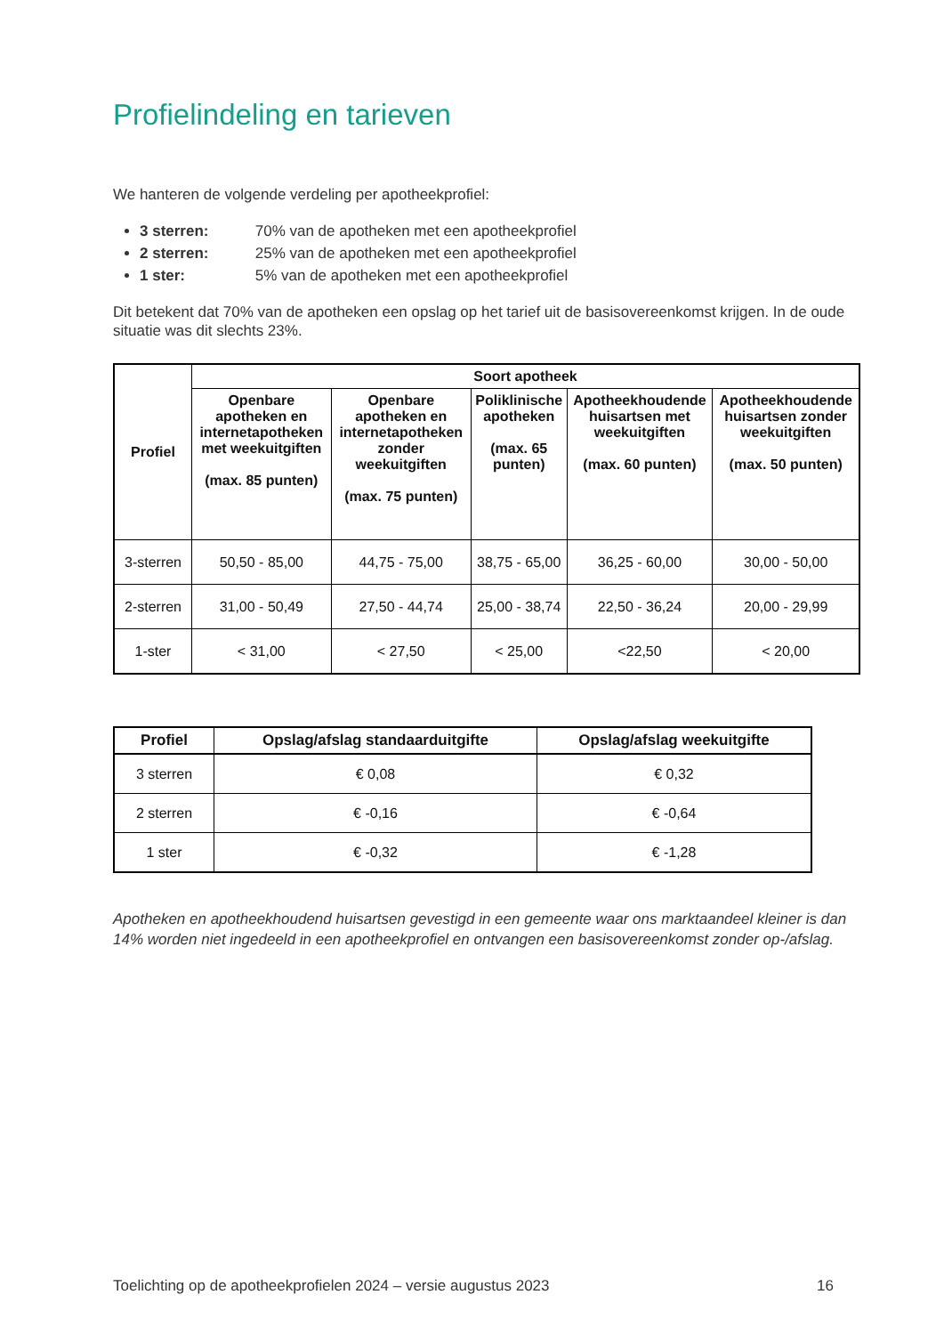Profielindeling en tarieven
We hanteren de volgende verdeling per apotheekprofiel:
3 sterren: 70% van de apotheken met een apotheekprofiel
2 sterren: 25% van de apotheken met een apotheekprofiel
1 ster: 5% van de apotheken met een apotheekprofiel
Dit betekent dat 70% van de apotheken een opslag op het tarief uit de basisovereenkomst krijgen. In de oude situatie was dit slechts 23%.
| Profiel | Soort apotheek | | | | |
| --- | --- | --- | --- | --- | --- |
| | Openbare apotheken en internetapotheken met weekuitgiften (max. 85 punten) | Openbare apotheken en internetapotheken zonder weekuitgiften (max. 75 punten) | Poliklinische apotheken (max. 65 punten) | Apotheekhoudende huisartsen met weekuitgiften (max. 60 punten) | Apotheekhoudende huisartsen zonder weekuitgiften (max. 50 punten) |
| 3-sterren | 50,50 - 85,00 | 44,75 - 75,00 | 38,75 - 65,00 | 36,25 - 60,00 | 30,00 - 50,00 |
| 2-sterren | 31,00 - 50,49 | 27,50 - 44,74 | 25,00 - 38,74 | 22,50 - 36,24 | 20,00 - 29,99 |
| 1-ster | < 31,00 | < 27,50 | < 25,00 | <22,50 | < 20,00 |
| Profiel | Opslag/afslag standaarduitgifte | Opslag/afslag weekuitgifte |
| --- | --- | --- |
| 3 sterren | € 0,08 | € 0,32 |
| 2 sterren | € -0,16 | € -0,64 |
| 1 ster | € -0,32 | € -1,28 |
Apotheken en apotheekhoudend huisartsen gevestigd in een gemeente waar ons marktaandeel kleiner is dan 14% worden niet ingedeeld in een apotheekprofiel en ontvangen een basisovereenkomst zonder op-/afslag.
Toelichting op de apotheekprofielen 2024 – versie augustus 2023 16